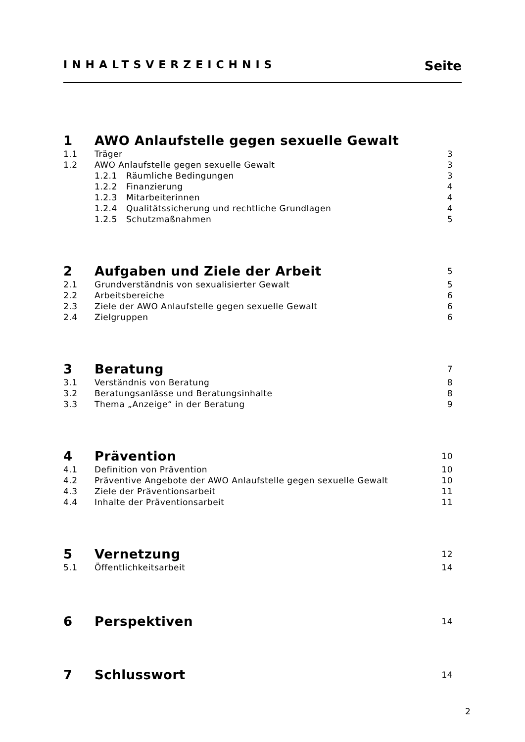INHALTSVERZEICHNIS Seite
| 1 | AWO Anlaufstelle gegen sexuelle Gewalt | |
| 1.1 | Träger | 3 |
| 1.2 | AWO Anlaufstelle gegen sexuelle Gewalt | 3 |
| | 1.2.1 Räumliche Bedingungen | 3 |
| | 1.2.2 Finanzierung | 4 |
| | 1.2.3 Mitarbeiterinnen | 4 |
| | 1.2.4 Qualitätssicherung und rechtliche Grundlagen | 4 |
| | 1.2.5 Schutzmaßnahmen | 5 |
| 2 | Aufgaben und Ziele der Arbeit | 5 |
| 2.1 | Grundverständnis von sexualisierter Gewalt | 5 |
| 2.2 | Arbeitsbereiche | 6 |
| 2.3 | Ziele der AWO Anlaufstelle gegen sexuelle Gewalt | 6 |
| 2.4 | Zielgruppen | 6 |
| 3 | Beratung | 7 |
| 3.1 | Verständnis von Beratung | 8 |
| 3.2 | Beratungsanlässe und Beratungsinhalte | 8 |
| 3.3 | Thema „Anzeige“ in der Beratung | 9 |
| 4 | Prävention | 10 |
| 4.1 | Definition von Prävention | 10 |
| 4.2 | Präventive Angebote der AWO Anlaufstelle gegen sexuelle Gewalt | 10 |
| 4.3 | Ziele der Präventionsarbeit | 11 |
| 4.4 | Inhalte der Präventionsarbeit | 11 |
| 5 | Vernetzung | 12 |
| 5.1 | Öffentlichkeitsarbeit | 14 |
| 6 | Perspektiven | 14 |
| 7 | Schlusswort | 14 |
2